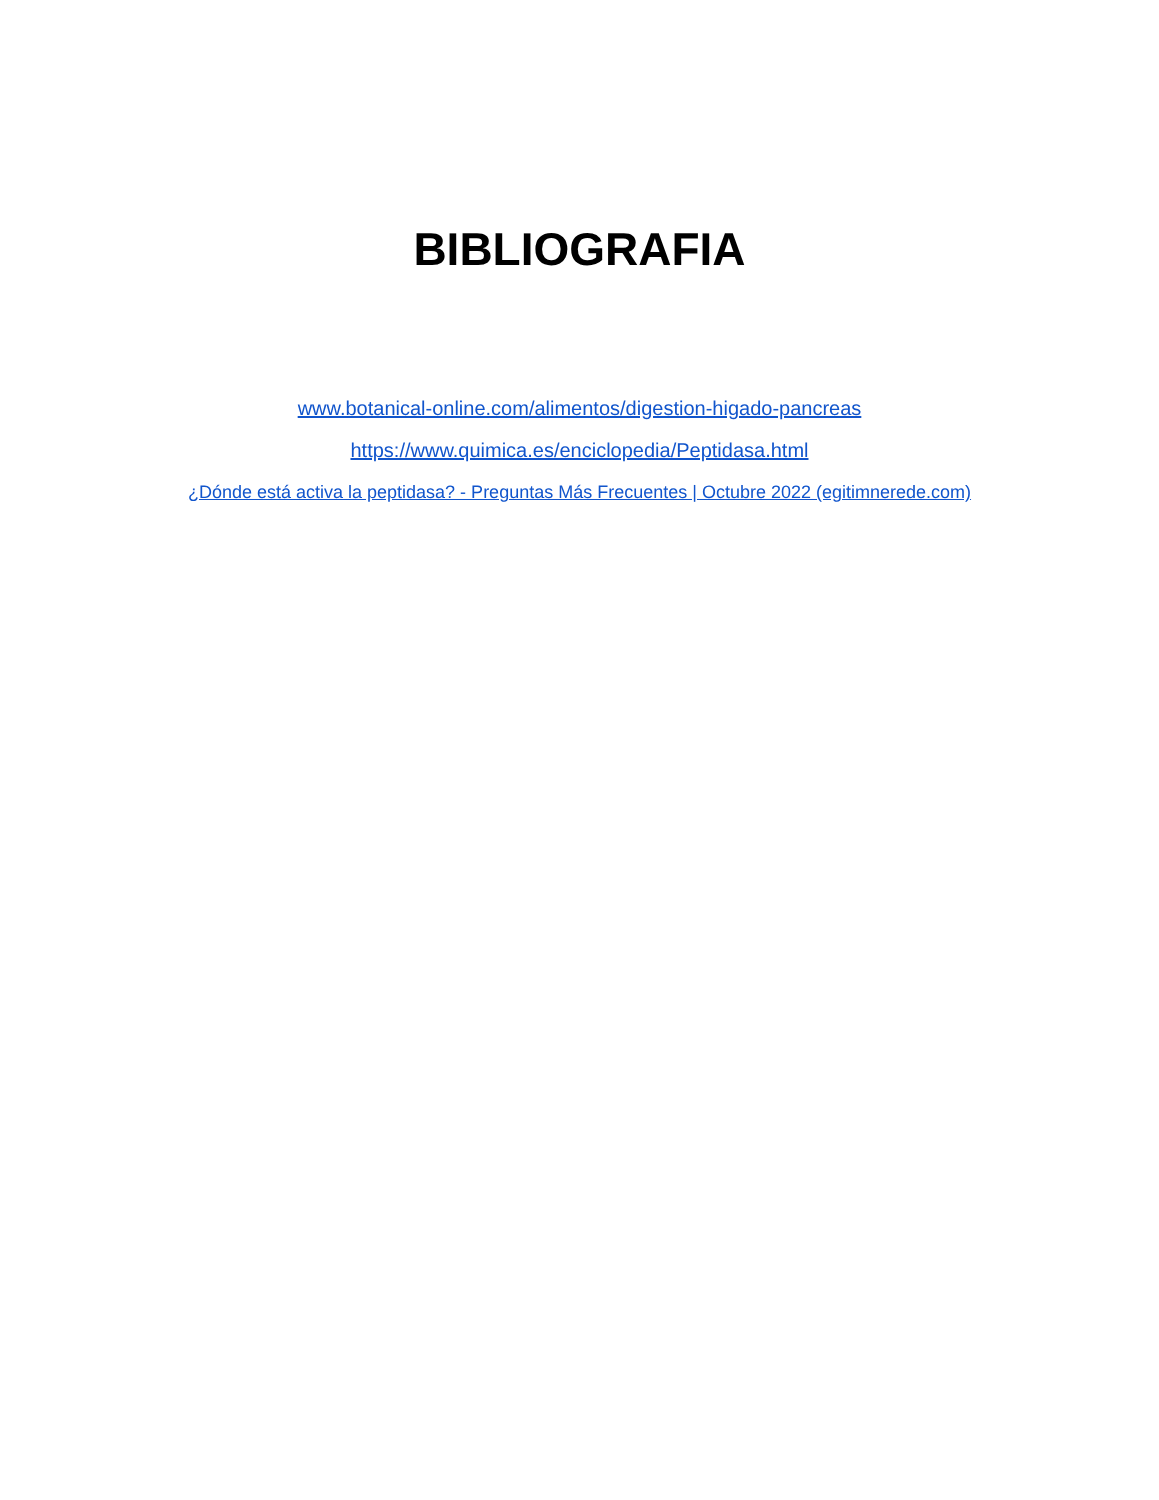BIBLIOGRAFIA
www.botanical-online.com/alimentos/digestion-higado-pancreas
https://www.quimica.es/enciclopedia/Peptidasa.html
¿Dónde está activa la peptidasa? - Preguntas Más Frecuentes | Octubre 2022 (egitimnerede.com)